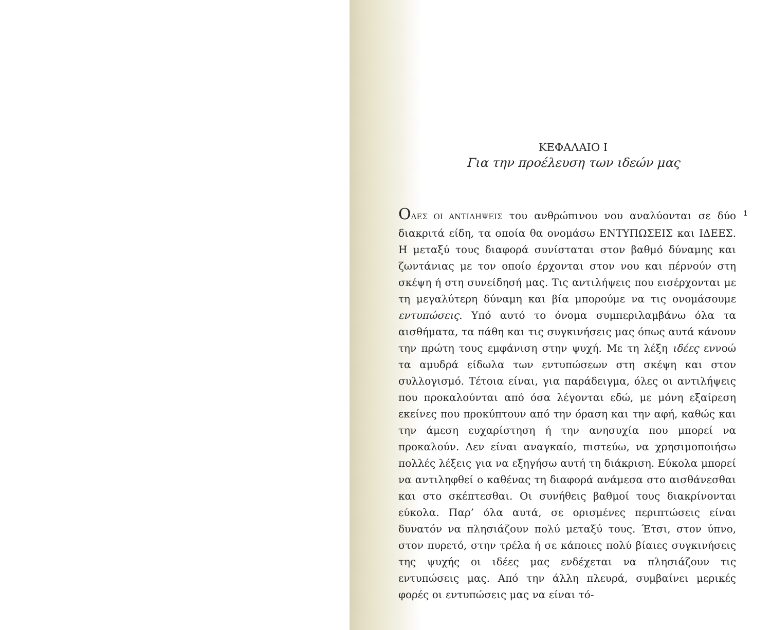ΚΕΦΑΛΑΙΟ Ι
Για την προέλευση των ιδεών μας
ΟΛΕΣ ΟΙ ΑΝΤΙΛΗΨΕΙΣ του ανθρώπινου νου αναλύονται σε δύο διακριτά είδη, τα οποία θα ονομάσω ΕΝΤΥΠΩΣΕΙΣ και ΙΔΕΕΣ. Η μεταξύ τους διαφορά συνίσταται στον βαθμό δύναμης και ζωντάνιας με τον οποίο έρχονται στον νου και πέρνούν στη σκέψη ή στη συνείδησή μας. Τις αντιλήψεις που εισέρχονται με τη μεγαλύτερη δύναμη και βία μπορούμε να τις ονομάσουμε εντυπώσεις. Υπό αυτό το όνομα συμπεριλαμβάνω όλα τα αισθήματα, τα πάθη και τις συγκινήσεις μας όπως αυτά κάνουν την πρώτη τους εμφάνιση στην ψυχή. Με τη λέξη ιδέες εννοώ τα αμυδρά είδωλα των εντυπώσεων στη σκέψη και στον συλλογισμό. Τέτοια είναι, για παράδειγμα, όλες οι αντιλήψεις που προκαλούνται από όσα λέγονται εδώ, με μόνη εξαίρεση εκείνες που προκύπτουν από την όραση και την αφή, καθώς και την άμεση ευχαρίστηση ή την ανησυχία που μπορεί να προκαλούν. Δεν είναι αναγκαίο, πιστεύω, να χρησιμοποιήσω πολλές λέξεις για να εξηγήσω αυτή τη διάκριση. Εύκολα μπορεί να αντιληφθεί ο καθένας τη διαφορά ανάμεσα στο αισθάνεσθαι και στο σκέπτεσθαι. Οι συνήθεις βαθμοί τους διακρίνονται εύκολα. Παρ’ όλα αυτά, σε ορισμένες περιπτώσεις είναι δυνατόν να πλησιάζουν πολύ μεταξύ τους. Έτσι, στον ύπνο, στον πυρετό, στην τρέλα ή σε κάποιες πολύ βίαιες συγκινήσεις της ψυχής οι ιδέες μας ενδέχεται να πλησιάζουν τις εντυπώσεις μας. Από την άλλη πλευρά, συμβαίνει μερικές φορές οι εντυπώσεις μας να είναι τό-
1